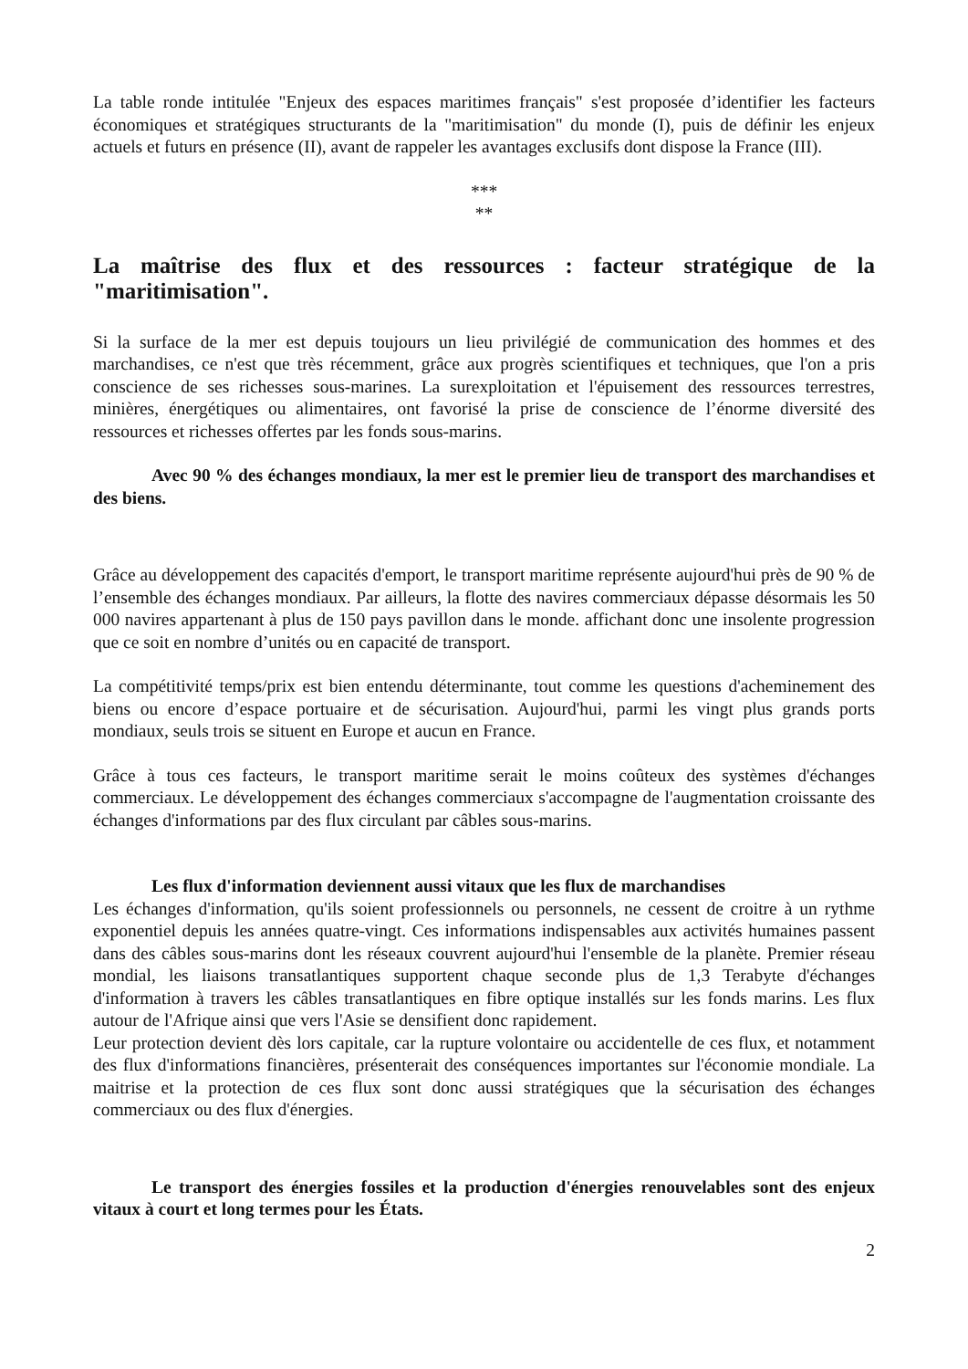La table ronde intitulée "Enjeux des espaces maritimes français" s'est proposée d’identifier les facteurs économiques et stratégiques structurants de la "maritimisation" du monde (I), puis de définir les enjeux actuels et futurs en présence (II), avant de rappeler les avantages exclusifs dont dispose la France (III).
***
**
La maîtrise des flux et des ressources : facteur stratégique de la "maritimisation".
Si la surface de la mer est depuis toujours un lieu privilégié de communication des hommes et des marchandises, ce n'est que très récemment, grâce aux progrès scientifiques et techniques, que l'on a pris conscience de ses richesses sous-marines. La surexploitation et l'épuisement des ressources terrestres, minières, énergétiques ou alimentaires, ont favorisé la prise de conscience de l’énorme diversité des ressources et richesses offertes par les fonds sous-marins.
Avec 90 % des échanges mondiaux, la mer est le premier lieu de transport des marchandises et des biens.
Grâce au développement des capacités d'emport, le transport maritime représente aujourd'hui près de 90 % de l’ensemble des échanges mondiaux. Par ailleurs, la flotte des navires commerciaux dépasse désormais les 50 000 navires appartenant à plus de 150 pays pavillon dans le monde. affichant donc une insolente progression que ce soit en nombre d’unités ou en capacité de transport.
La compétitivité temps/prix est bien entendu déterminante, tout comme les questions d'acheminement des biens ou encore d’espace portuaire et de sécurisation. Aujourd'hui, parmi les vingt plus grands ports mondiaux, seuls trois se situent en Europe et aucun en France.
Grâce à tous ces facteurs, le transport maritime serait le moins coûteux des systèmes d'échanges commerciaux. Le développement des échanges commerciaux s'accompagne de l'augmentation croissante des échanges d'informations par des flux circulant par câbles sous-marins.
Les flux d'information deviennent aussi vitaux que les flux de marchandises
Les échanges d'information, qu'ils soient professionnels ou personnels, ne cessent de croitre à un rythme exponentiel depuis les années quatre-vingt. Ces informations indispensables aux activités humaines passent dans des câbles sous-marins dont les réseaux couvrent aujourd'hui l'ensemble de la planète. Premier réseau mondial, les liaisons transatlantiques supportent chaque seconde plus de 1,3 Terabyte d'échanges d'information à travers les câbles transatlantiques en fibre optique installés sur les fonds marins. Les flux autour de l'Afrique ainsi que vers l'Asie se densifient donc rapidement.
Leur protection devient dès lors capitale, car la rupture volontaire ou accidentelle de ces flux, et notamment des flux d'informations financières, présenterait des conséquences importantes sur l'économie mondiale. La maitrise et la protection de ces flux sont donc aussi stratégiques que la sécurisation des échanges commerciaux ou des flux d'énergies.
Le transport des énergies fossiles et la production d'énergies renouvelables sont des enjeux vitaux à court et long termes pour les États.
2